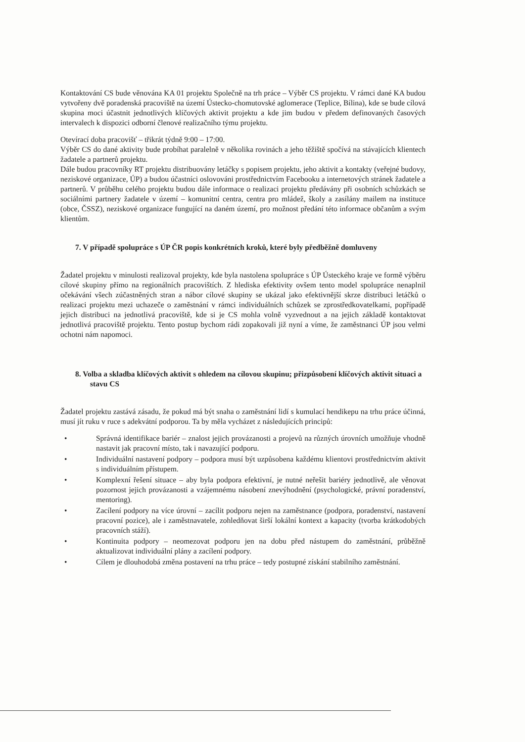Kontaktování CS bude věnována KA 01 projektu Společně na trh práce – Výběr CS projektu. V rámci dané KA budou vytvořeny dvě poradenská pracoviště na území Ústecko-chomutovské aglomerace (Teplice, Bílina), kde se bude cílová skupina moci účastnit jednotlivých klíčových aktivit projektu a kde jim budou v předem definovaných časových intervalech k dispozici odborní členové realizačního týmu projektu.
Otevírací doba pracovišť – třikrát týdně 9:00 – 17:00.
Výběr CS do dané aktivity bude probíhat paralelně v několika rovinách a jeho těžiště spočívá na stávajících klientech žadatele a partnerů projektu.
Dále budou pracovníky RT projektu distribuovány letáčky s popisem projektu, jeho aktivit a kontakty (veřejné budovy, neziskové organizace, ÚP) a budou účastníci oslovováni prostřednictvím Facebooku a internetových stránek žadatele a partnerů. V průběhu celého projektu budou dále informace o realizaci projektu předávány při osobních schůzkách se sociálními partnery žadatele v území – komunitní centra, centra pro mládež, školy a zasílány mailem na instituce (obce, ČSSZ), neziskové organizace fungující na daném území, pro možnost předání této informace občanům a svým klientům.
7. V případě spolupráce s ÚP ČR popis konkrétních kroků, které byly předběžně domluveny
Žadatel projektu v minulosti realizoval projekty, kde byla nastolena spolupráce s ÚP Ústeckého kraje ve formě výběru cílové skupiny přímo na regionálních pracovištích. Z hlediska efektivity ovšem tento model spolupráce nenaplnil očekávání všech zúčastněných stran a nábor cílové skupiny se ukázal jako efektivnější skrze distribuci letáčků o realizaci projektu mezi uchazeče o zaměstnání v rámci individuálních schůzek se zprostředkovatelkami, popřípadě jejich distribuci na jednotlivá pracoviště, kde si je CS mohla volně vyzvednout a na jejich základě kontaktovat jednotlivá pracoviště projektu. Tento postup bychom rádi zopakovali již nyní a víme, že zaměstnanci ÚP jsou velmi ochotni nám napomoci.
8. Volba a skladba klíčových aktivit s ohledem na cílovou skupinu; přizpůsobení klíčových aktivit situaci a stavu CS
Žadatel projektu zastává zásadu, že pokud má být snaha o zaměstnání lidí s kumulací hendikepu na trhu práce účinná, musí jít ruku v ruce s adekvátní podporou. Ta by měla vycházet z následujících principů:
• Správná identifikace bariér – znalost jejich provázanosti a projevů na různých úrovních umožňuje vhodně nastavit jak pracovní místo, tak i navazující podporu.
• Individuální nastavení podpory – podpora musí být uzpůsobena každému klientovi prostřednictvím aktivit s individuálním přístupem.
• Komplexní řešení situace – aby byla podpora efektivní, je nutné neřešit bariéry jednotlivě, ale věnovat pozornost jejich provázanosti a vzájemnému násobení znevýhodnění (psychologické, právní poradenství, mentoring).
• Zacílení podpory na více úrovní – zacílit podporu nejen na zaměstnance (podpora, poradenství, nastavení pracovní pozice), ale i zaměstnavatele, zohledňovat širší lokální kontext a kapacity (tvorba krátkodobých pracovních stáží).
• Kontinuita podpory – neomezovat podporu jen na dobu před nástupem do zaměstnání, průběžně aktualizovat individuální plány a zacílení podpory.
• Cílem je dlouhodobá změna postavení na trhu práce – tedy postupné získání stabilního zaměstnání.